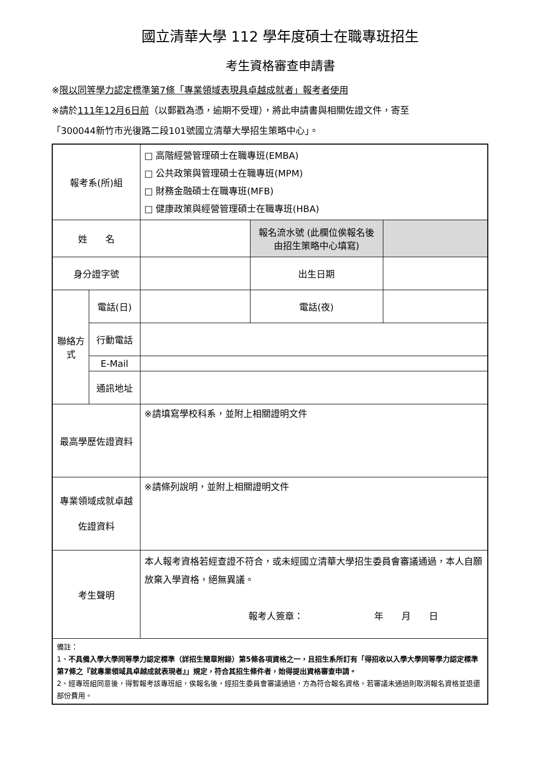國立清華大學 112 學年度碩士在職專班招生
考生資格審查申請書
※限以同等學力認定標準第7條「專業領域表現具卓越成就者」報考者使用
※請於111年12月6日前（以郵戳為憑，逾期不受理），將此申請書與相關佐證文件，寄至
「300044新竹市光復路二段101號國立清華大學招生策略中心」。
| 報考系(所)組 | | □ 高階經營管理碩士在職專班(EMBA) □ 公共政策與管理碩士在職專班(MPM) □ 財務金融碩士在職專班(MFB) □ 健康政策與經營管理碩士在職專班(HBA) | | |
| 姓 名 | | | 報名流水號 (此欄位俟報名後由招生策略中心填寫) | |
| 身分證字號 | | | 出生日期 | |
| 聯絡方式 | 電話(日) | | 電話(夜) | |
| | 行動電話 | | | |
| | E-Mail | | | |
| | 通訊地址 | | | |
| 最高學歷佐證資料 | | ※請填寫學校科系，並附上相關證明文件 | | |
| 專業領域成就卓越 佐證資料 | | ※請條列說明，並附上相關證明文件 | | |
| 考生聲明 | | 本人報考資格若經查證不符合，或未經國立清華大學招生委員會審議通過，本人自願放棄入學資格，絕無異議。 報考人簽章： 年 月 日 | | |
| 備註： 1、 不具備入學大學同等學力認定標準（詳招生簡章附錄）第5條各項資格之一，且招生系所訂有「得招收以入學大學同等學力認定標準第7條之『就專業領域具卓越成就表現者』」規定，符合其招生條件者，始得提出資格審查申請。 2、經專班組同意後，得暫報考該專班組，俟報名後，經招生委員會審議通過，方為符合報名資格。若審議未通過則取消報名資格並退還部份費用。 | | | | |